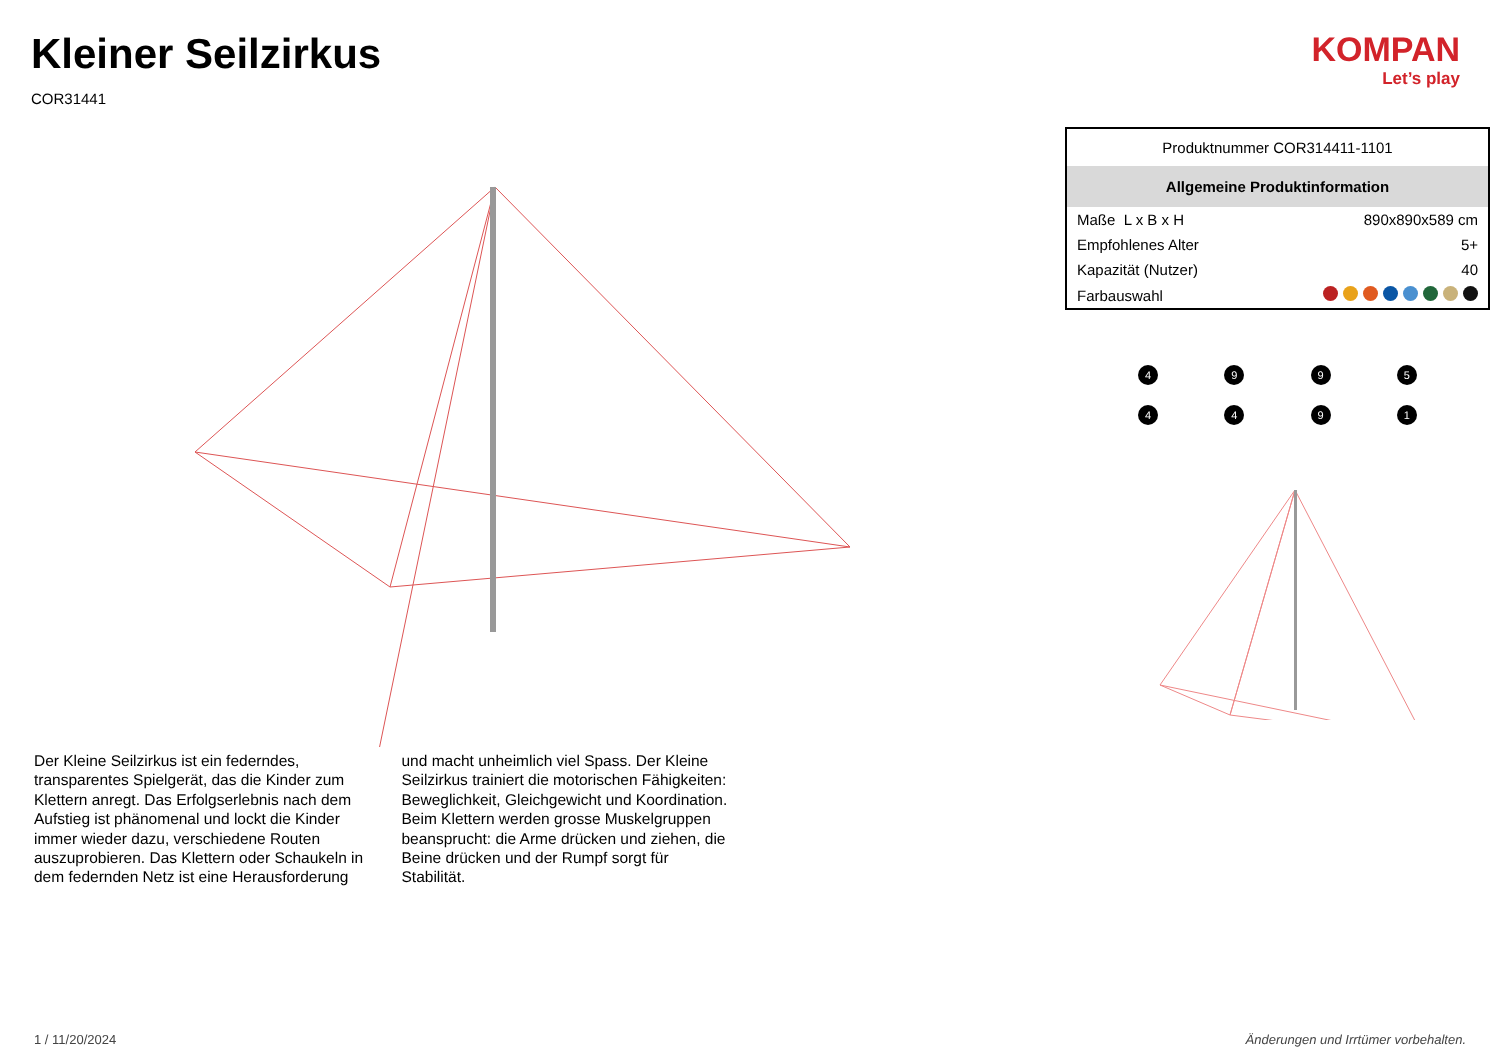Kleiner Seilzirkus
COR31441
KOMPAN
Let’s play
Der Kleine Seilzirkus ist ein federndes, transparentes Spielgerät, das die Kinder zum Klettern anregt. Das Erfolgserlebnis nach dem Aufstieg ist phänomenal und lockt die Kinder immer wieder dazu, verschiedene Routen auszuprobieren. Das Klettern oder Schaukeln in dem federnden Netz ist eine Herausforderung und macht unheimlich viel Spass. Der Kleine Seilzirkus trainiert die motorischen Fähigkeiten: Beweglichkeit, Gleichgewicht und Koordination. Beim Klettern werden grosse Muskelgruppen beansprucht: die Arme drücken und ziehen, die Beine drücken und der Rumpf sorgt für Stabilität.
| Produktnummer COR314411-1101 | |
| Allgemeine Produktinformation | |
| Maße L x B x H | 890x890x589 cm |
| Empfohlenes Alter | 5+ |
| Kapazität (Nutzer) | 40 |
| Farbauswahl | |
4
9
9
5
4
4
9
1
1 / 11/20/2024 Änderungen und Irrtümer vorbehalten.